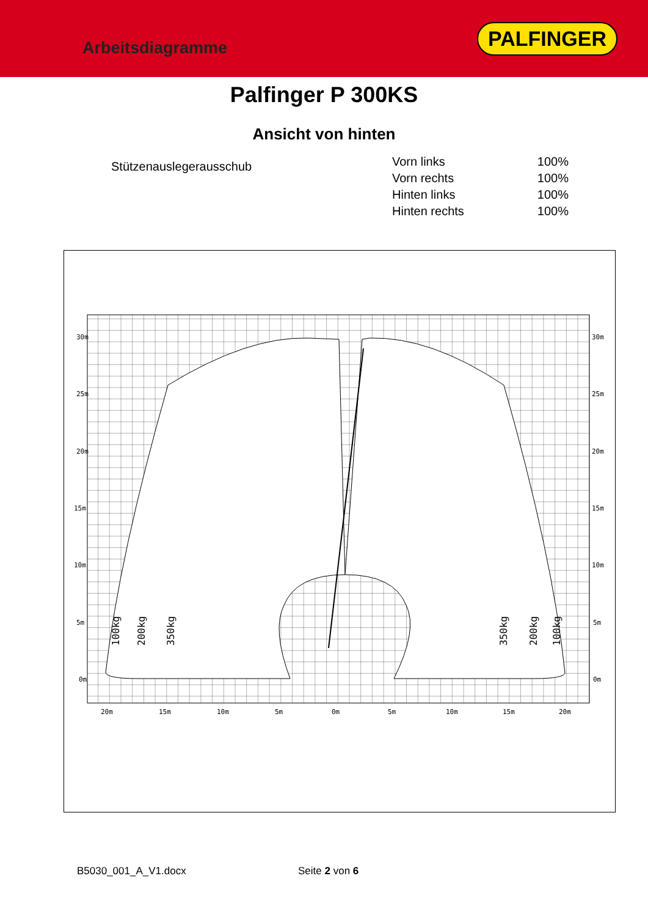Arbeitsdiagramme
PALFINGER
Palfinger P 300KS
Ansicht von hinten
Stützenauslegerausschub
| Vorn links | 100% |
| Vorn rechts | 100% |
| Hinten links | 100% |
| Hinten rechts | 100% |
30m
25m
20m
15m
10m
5m
0m
30m
25m
20m
15m
10m
5m
0m
20m
15m
10m
5m
0m
5m
10m
15m
20m
100kg
200kg
350kg
350kg
200kg
100kg
B5030_001_A_V1.docx Seite 2 von 6